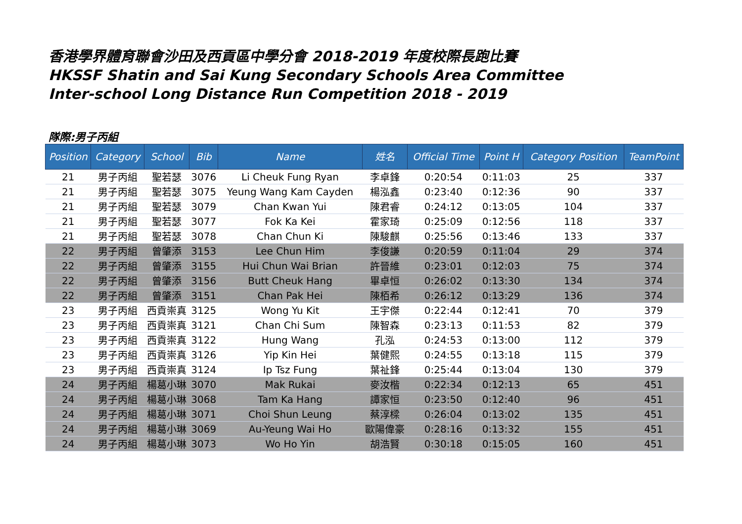香港學界體育聯會沙田及西貢區中學分會 2018-2019 年度校際長跑比賽
HKSSF Shatin and Sai Kung Secondary Schools Area Committee
Inter-school Long Distance Run Competition 2018 - 2019
隊際:男子丙組
| Position | Category | School | Bib | Name | 姓名 | Official Time | Point H | Category Position | TeamPoint |
| --- | --- | --- | --- | --- | --- | --- | --- | --- | --- |
| 21 | 男子丙組 | 聖若瑟 | 3076 | Li Cheuk Fung Ryan | 李卓鋒 | 0:20:54 | 0:11:03 | 25 | 337 |
| 21 | 男子丙組 | 聖若瑟 | 3075 | Yeung Wang Kam Cayden | 楊泓鑫 | 0:23:40 | 0:12:36 | 90 | 337 |
| 21 | 男子丙組 | 聖若瑟 | 3079 | Chan Kwan Yui | 陳君睿 | 0:24:12 | 0:13:05 | 104 | 337 |
| 21 | 男子丙組 | 聖若瑟 | 3077 | Fok Ka Kei | 霍家琦 | 0:25:09 | 0:12:56 | 118 | 337 |
| 21 | 男子丙組 | 聖若瑟 | 3078 | Chan Chun Ki | 陳駿麒 | 0:25:56 | 0:13:46 | 133 | 337 |
| 22 | 男子丙組 | 曾肇添 | 3153 | Lee Chun Him | 李俊謙 | 0:20:59 | 0:11:04 | 29 | 374 |
| 22 | 男子丙組 | 曾肇添 | 3155 | Hui Chun Wai Brian | 許晉維 | 0:23:01 | 0:12:03 | 75 | 374 |
| 22 | 男子丙組 | 曾肇添 | 3156 | Butt Cheuk Hang | 畢卓恒 | 0:26:02 | 0:13:30 | 134 | 374 |
| 22 | 男子丙組 | 曾肇添 | 3151 | Chan Pak Hei | 陳栢希 | 0:26:12 | 0:13:29 | 136 | 374 |
| 23 | 男子丙組 | 西貢崇真 | 3125 | Wong Yu Kit | 王宇傑 | 0:22:44 | 0:12:41 | 70 | 379 |
| 23 | 男子丙組 | 西貢崇真 | 3121 | Chan Chi Sum | 陳智森 | 0:23:13 | 0:11:53 | 82 | 379 |
| 23 | 男子丙組 | 西貢崇真 | 3122 | Hung Wang | 孔泓 | 0:24:53 | 0:13:00 | 112 | 379 |
| 23 | 男子丙組 | 西貢崇真 | 3126 | Yip Kin Hei | 葉健熙 | 0:24:55 | 0:13:18 | 115 | 379 |
| 23 | 男子丙組 | 西貢崇真 | 3124 | Ip Tsz Fung | 葉祉鋒 | 0:25:44 | 0:13:04 | 130 | 379 |
| 24 | 男子丙組 | 楊葛小琳 | 3070 | Mak Rukai | 麥汝楷 | 0:22:34 | 0:12:13 | 65 | 451 |
| 24 | 男子丙組 | 楊葛小琳 | 3068 | Tam Ka Hang | 譚家恒 | 0:23:50 | 0:12:40 | 96 | 451 |
| 24 | 男子丙組 | 楊葛小琳 | 3071 | Choi Shun Leung | 蔡淳樑 | 0:26:04 | 0:13:02 | 135 | 451 |
| 24 | 男子丙組 | 楊葛小琳 | 3069 | Au-Yeung Wai Ho | 歐陽偉豪 | 0:28:16 | 0:13:32 | 155 | 451 |
| 24 | 男子丙組 | 楊葛小琳 | 3073 | Wo Ho Yin | 胡浩賢 | 0:30:18 | 0:15:05 | 160 | 451 |